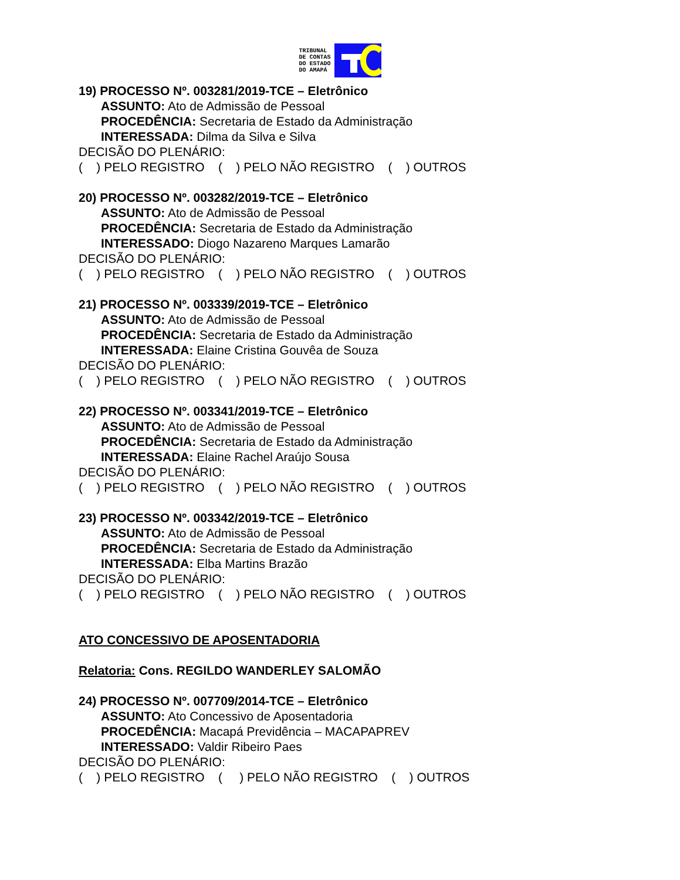TRIBUNAL
DE CONTAS
DO ESTADO
DO AMAPÁ
19) PROCESSO Nº. 003281/2019-TCE – Eletrônico
ASSUNTO: Ato de Admissão de Pessoal
PROCEDÊNCIA: Secretaria de Estado da Administração
INTERESSADA: Dilma da Silva e Silva
DECISÃO DO PLENÁRIO:
( ) PELO REGISTRO ( ) PELO NÃO REGISTRO ( ) OUTROS
20) PROCESSO Nº. 003282/2019-TCE – Eletrônico
ASSUNTO: Ato de Admissão de Pessoal
PROCEDÊNCIA: Secretaria de Estado da Administração
INTERESSADO: Diogo Nazareno Marques Lamarão
DECISÃO DO PLENÁRIO:
( ) PELO REGISTRO ( ) PELO NÃO REGISTRO ( ) OUTROS
21) PROCESSO Nº. 003339/2019-TCE – Eletrônico
ASSUNTO: Ato de Admissão de Pessoal
PROCEDÊNCIA: Secretaria de Estado da Administração
INTERESSADA: Elaine Cristina Gouvêa de Souza
DECISÃO DO PLENÁRIO:
( ) PELO REGISTRO ( ) PELO NÃO REGISTRO ( ) OUTROS
22) PROCESSO Nº. 003341/2019-TCE – Eletrônico
ASSUNTO: Ato de Admissão de Pessoal
PROCEDÊNCIA: Secretaria de Estado da Administração
INTERESSADA: Elaine Rachel Araújo Sousa
DECISÃO DO PLENÁRIO:
( ) PELO REGISTRO ( ) PELO NÃO REGISTRO ( ) OUTROS
23) PROCESSO Nº. 003342/2019-TCE – Eletrônico
ASSUNTO: Ato de Admissão de Pessoal
PROCEDÊNCIA: Secretaria de Estado da Administração
INTERESSADA: Elba Martins Brazão
DECISÃO DO PLENÁRIO:
( ) PELO REGISTRO ( ) PELO NÃO REGISTRO ( ) OUTROS
ATO CONCESSIVO DE APOSENTADORIA
Relatoria: Cons. REGILDO WANDERLEY SALOMÃO
24) PROCESSO Nº. 007709/2014-TCE – Eletrônico
ASSUNTO: Ato Concessivo de Aposentadoria
PROCEDÊNCIA: Macapá Previdência – MACAPAPREV
INTERESSADO: Valdir Ribeiro Paes
DECISÃO DO PLENÁRIO:
( ) PELO REGISTRO ( ) PELO NÃO REGISTRO ( ) OUTROS